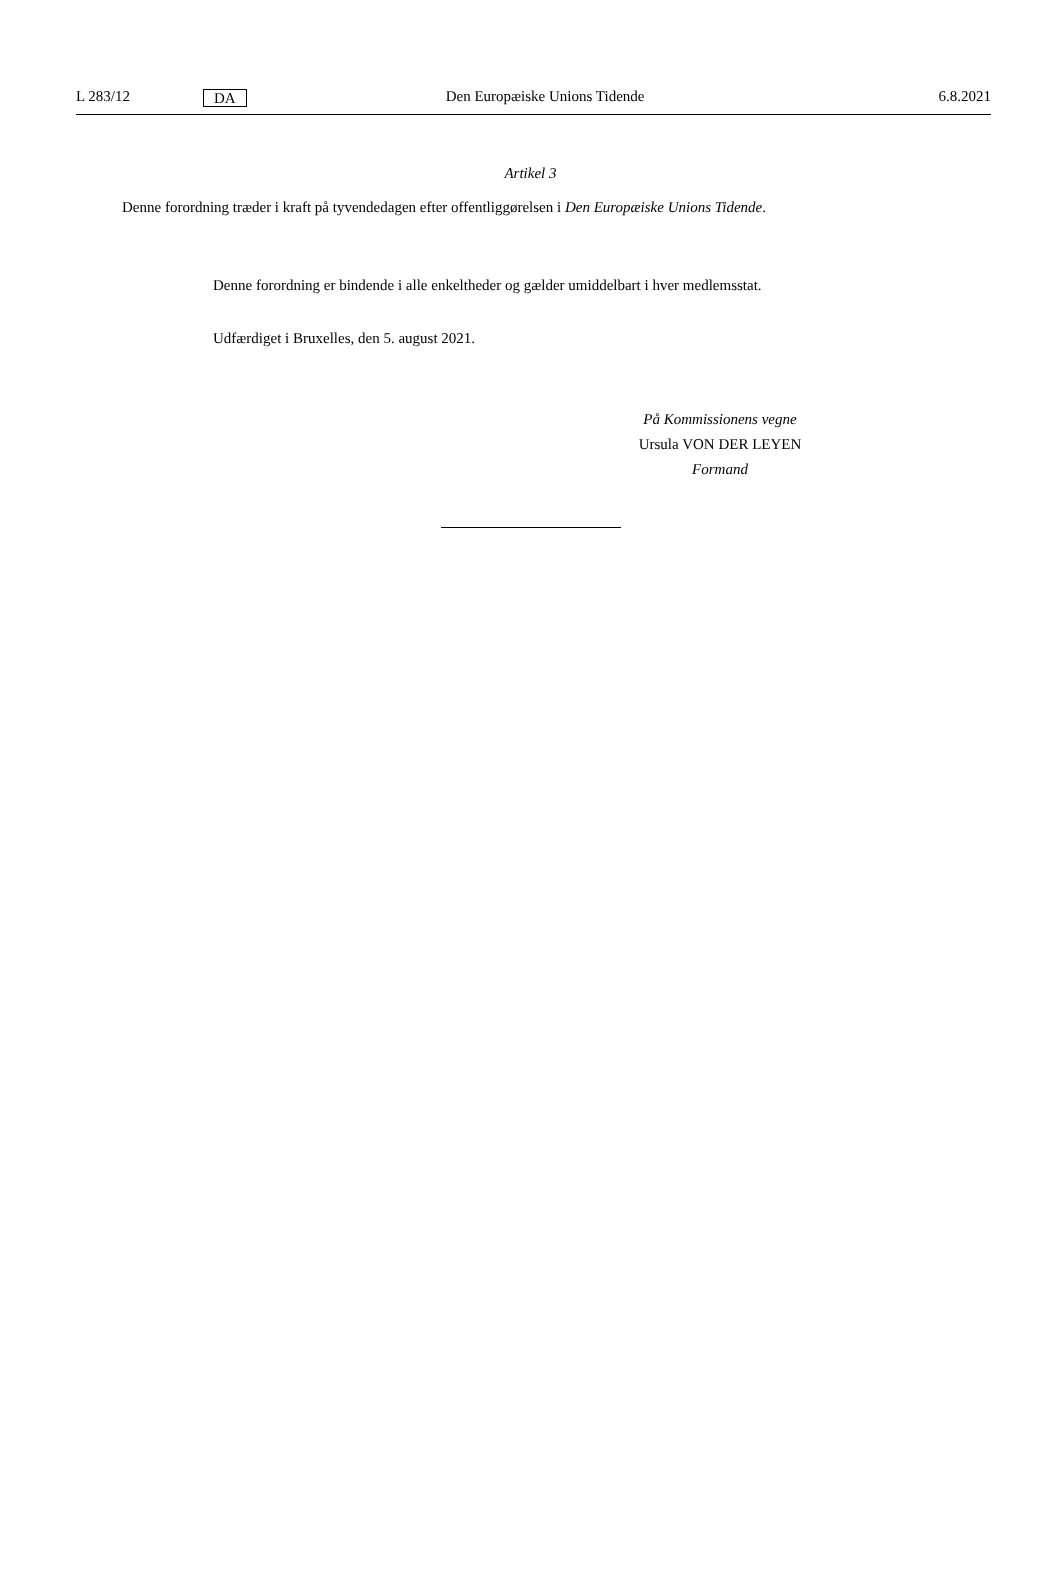L 283/12 DA Den Europæiske Unions Tidende 6.8.2021
Artikel 3
Denne forordning træder i kraft på tyvendedagen efter offentliggørelsen i Den Europæiske Unions Tidende.
Denne forordning er bindende i alle enkeltheder og gælder umiddelbart i hver medlemsstat.
Udfærdiget i Bruxelles, den 5. august 2021.
På Kommissionens vegne
Ursula VON DER LEYEN
Formand